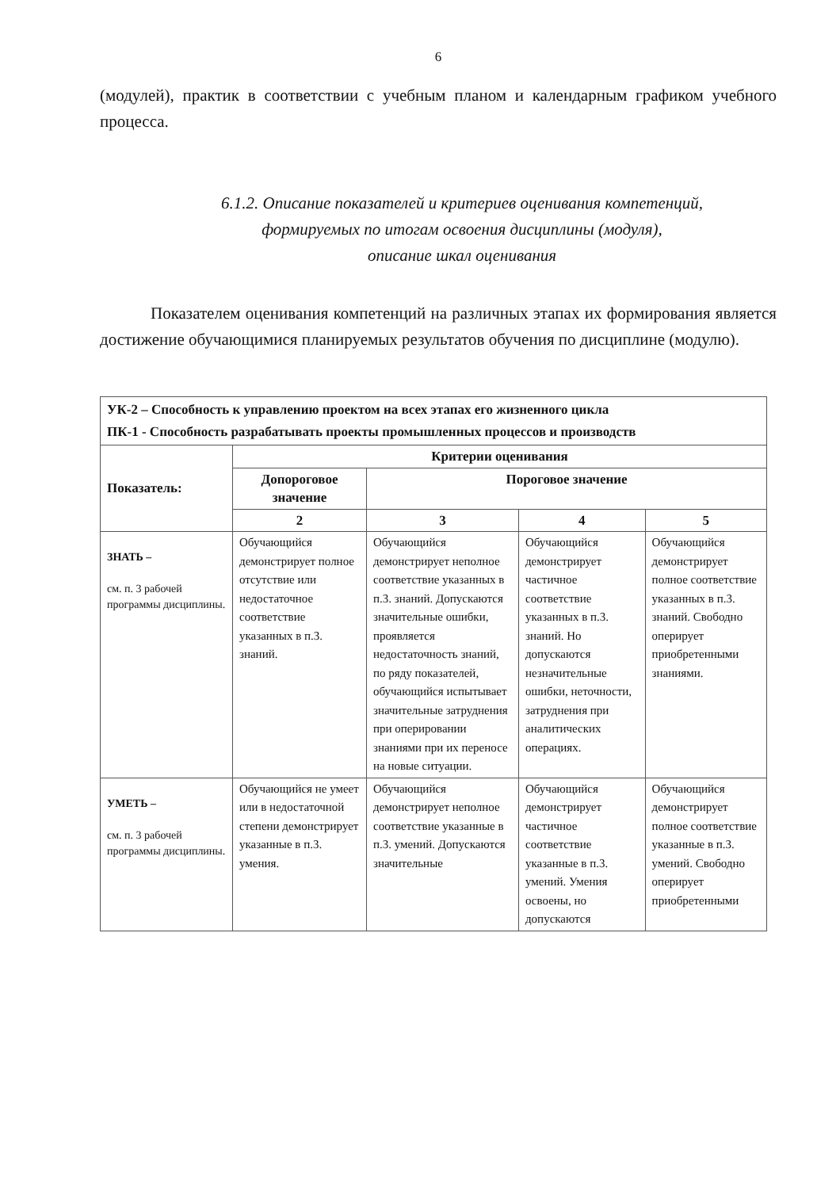6
(модулей), практик в соответствии с учебным планом и календарным графиком учебного процесса.
6.1.2. Описание показателей и критериев оценивания компетенций,
формируемых по итогам освоения дисциплины (модуля),
описание шкал оценивания
Показателем оценивания компетенций на различных этапах их формирования является достижение обучающимися планируемых результатов обучения по дисциплине (модулю).
| УК-2 – Способность к управлению проектом на всех этапах его жизненного цикла ПК-1 - Способность разрабатывать проекты промышленных процессов и производств | | | | |
| --- | --- | --- | --- | --- |
| Показатель: | Критерии оценивания | | | |
| | Допороговое значение | Пороговое значение | | |
| | 2 | 3 | 4 | 5 |
| ЗНАТЬ – см. п. 3 рабочей программы дисциплины. | Обучающийся демонстрирует полное отсутствие или недостаточное соответствие указанных в п.3. знаний. | Обучающийся демонстрирует неполное соответствие указанных в п.3. знаний. Допускаются значительные ошибки, проявляется недостаточность знаний, по ряду показателей, обучающийся испытывает значительные затруднения при оперировании знаниями при их переносе на новые ситуации. | Обучающийся демонстрирует частичное соответствие указанных в п.3. знаний. Но допускаются незначительные ошибки, неточности, затруднения при аналитических операциях. | Обучающийся демонстрирует полное соответствие указанных в п.3. знаний. Свободно оперирует приобретенными знаниями. |
| УМЕТЬ – см. п. 3 рабочей программы дисциплины. | Обучающийся не умеет или в недостаточной степени демонстрирует указанные в п.3. умения. | Обучающийся демонстрирует неполное соответствие указанные в п.3. умений. Допускаются значительные | Обучающийся демонстрирует частичное соответствие указанные в п.3. умений. Умения освоены, но допускаются | Обучающийся демонстрирует полное соответствие указанные в п.3. умений. Свободно оперирует приобретенными |